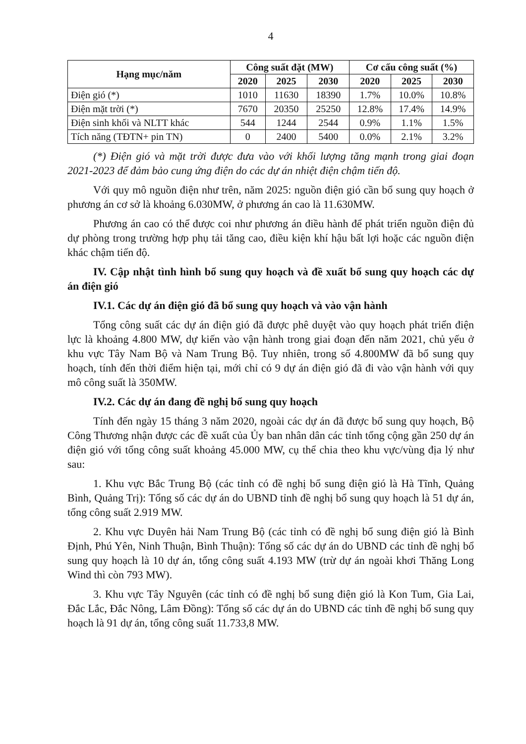4
| Hạng mục/năm | Công suất đặt (MW) | | | Cơ cấu công suất (%) | | |
| --- | --- | --- | --- | --- | --- | --- |
| | 2020 | 2025 | 2030 | 2020 | 2025 | 2030 |
| Điện gió (*) | 1010 | 11630 | 18390 | 1.7% | 10.0% | 10.8% |
| Điện mặt trời (*) | 7670 | 20350 | 25250 | 12.8% | 17.4% | 14.9% |
| Điện sinh khối và NLTT khác | 544 | 1244 | 2544 | 0.9% | 1.1% | 1.5% |
| Tích năng (TĐTN+ pin TN) | 0 | 2400 | 5400 | 0.0% | 2.1% | 3.2% |
(*) Điện gió và mặt trời được đưa vào với khối lượng tăng mạnh trong giai đoạn 2021-2023 để đảm bảo cung ứng điện do các dự án nhiệt điện chậm tiến độ.
Với quy mô nguồn điện như trên, năm 2025: nguồn điện gió cần bổ sung quy hoạch ở phương án cơ sở là khoảng 6.030MW, ở phương án cao là 11.630MW.
Phương án cao có thể được coi như phương án điều hành để phát triển nguồn điện đủ dự phòng trong trường hợp phụ tải tăng cao, điều kiện khí hậu bất lợi hoặc các nguồn điện khác chậm tiến độ.
IV. Cập nhật tình hình bổ sung quy hoạch và đề xuất bổ sung quy hoạch các dự án điện gió
IV.1. Các dự án điện gió đã bổ sung quy hoạch và vào vận hành
Tổng công suất các dự án điện gió đã được phê duyệt vào quy hoạch phát triển điện lực là khoảng 4.800 MW, dự kiến vào vận hành trong giai đoạn đến năm 2021, chủ yếu ở khu vực Tây Nam Bộ và Nam Trung Bộ. Tuy nhiên, trong số 4.800MW đã bổ sung quy hoạch, tính đến thời điểm hiện tại, mới chỉ có 9 dự án điện gió đã đi vào vận hành với quy mô công suất là 350MW.
IV.2. Các dự án đang đề nghị bổ sung quy hoạch
Tính đến ngày 15 tháng 3 năm 2020, ngoài các dự án đã được bổ sung quy hoạch, Bộ Công Thương nhận được các đề xuất của Ủy ban nhân dân các tỉnh tổng cộng gần 250 dự án điện gió với tổng công suất khoảng 45.000 MW, cụ thể chia theo khu vực/vùng địa lý như sau:
1. Khu vực Bắc Trung Bộ (các tỉnh có đề nghị bổ sung điện gió là Hà Tĩnh, Quảng Bình, Quảng Trị): Tổng số các dự án do UBND tỉnh đề nghị bổ sung quy hoạch là 51 dự án, tổng công suất 2.919 MW.
2. Khu vực Duyên hải Nam Trung Bộ (các tỉnh có đề nghị bổ sung điện gió là Bình Định, Phú Yên, Ninh Thuận, Bình Thuận): Tổng số các dự án do UBND các tỉnh đề nghị bổ sung quy hoạch là 10 dự án, tổng công suất 4.193 MW (trừ dự án ngoài khơi Thăng Long Wind thì còn 793 MW).
3. Khu vực Tây Nguyên (các tỉnh có đề nghị bổ sung điện gió là Kon Tum, Gia Lai, Đắc Lắc, Đắc Nông, Lâm Đồng): Tổng số các dự án do UBND các tỉnh đề nghị bổ sung quy hoạch là 91 dự án, tổng công suất 11.733,8 MW.